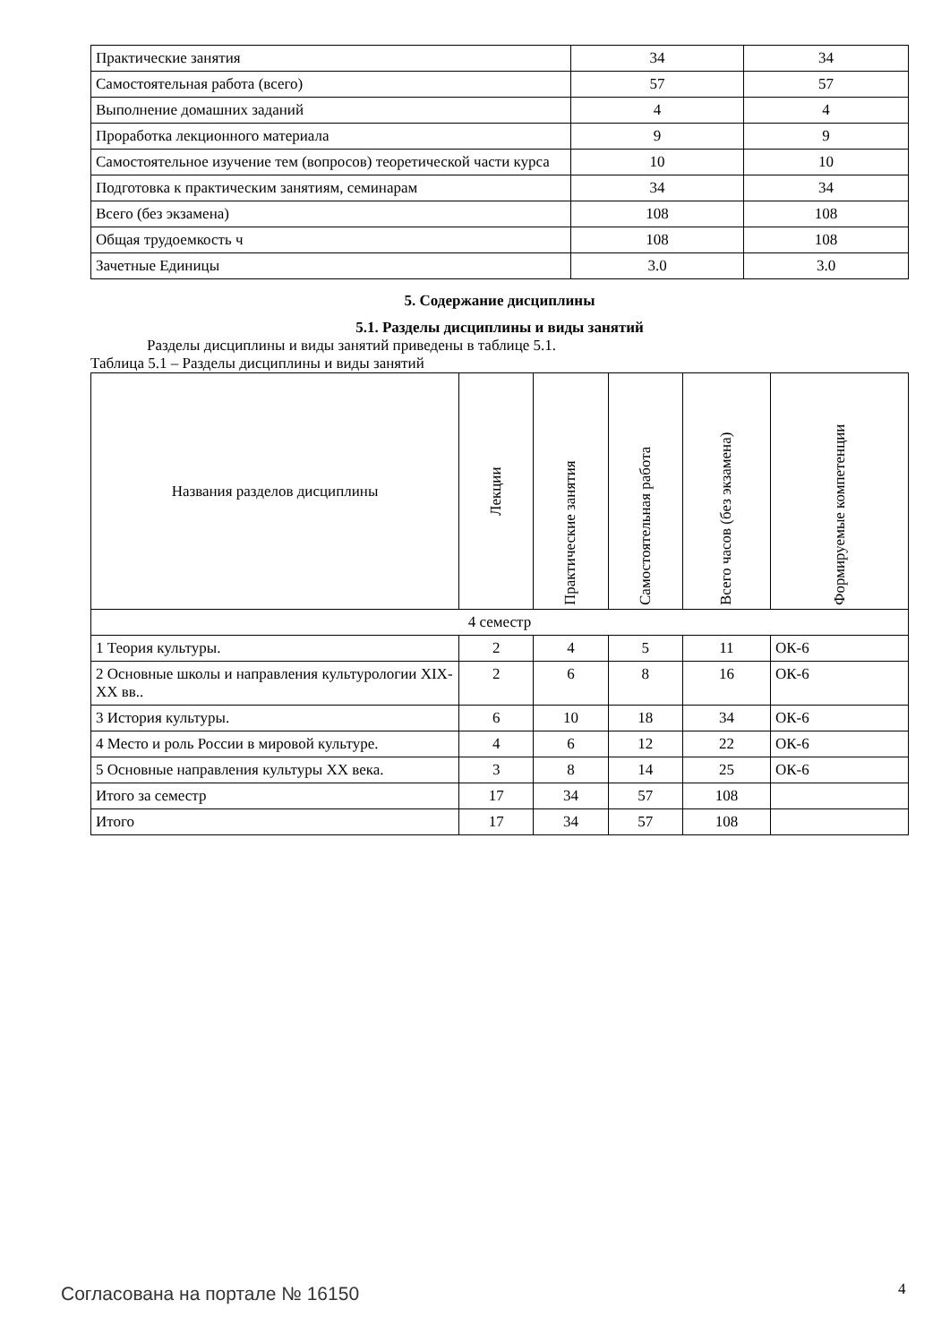| Практические занятия | 34 | 34 |
| Самостоятельная работа (всего) | 57 | 57 |
| Выполнение домашних заданий | 4 | 4 |
| Проработка лекционного материала | 9 | 9 |
| Самостоятельное изучение тем (вопросов) теоретической части курса | 10 | 10 |
| Подготовка к практическим занятиям, семинарам | 34 | 34 |
| Всего (без экзамена) | 108 | 108 |
| Общая трудоемкость ч | 108 | 108 |
| Зачетные Единицы | 3.0 | 3.0 |
5. Содержание дисциплины
5.1. Разделы дисциплины и виды занятий
Разделы дисциплины и виды занятий приведены в таблице 5.1.
Таблица 5.1 – Разделы дисциплины и виды занятий
| Названия разделов дисциплины | Лекции | Практические занятия | Самостоятельная работа | Всего часов (без экзамена) | Формируемые компетенции |
| --- | --- | --- | --- | --- | --- |
| 4 семестр | | | | | |
| 1 Теория культуры. | 2 | 4 | 5 | 11 | ОК-6 |
| 2 Основные школы и направления культурологии XIX-XX вв.. | 2 | 6 | 8 | 16 | ОК-6 |
| 3 История культуры. | 6 | 10 | 18 | 34 | ОК-6 |
| 4 Место и роль России в мировой культуре. | 4 | 6 | 12 | 22 | ОК-6 |
| 5 Основные направления культуры XX века. | 3 | 8 | 14 | 25 | ОК-6 |
| Итого за семестр | 17 | 34 | 57 | 108 | |
| Итого | 17 | 34 | 57 | 108 | |
Согласована на портале № 16150 4